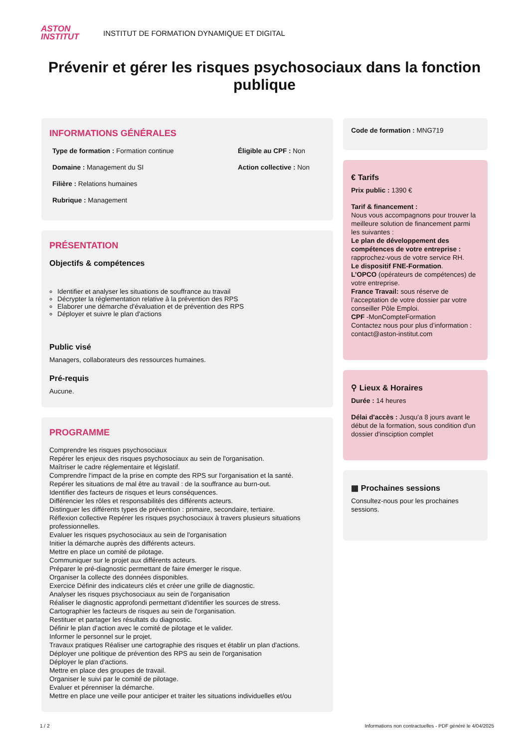ASTON
INSTITUT
INSTITUT DE FORMATION DYNAMIQUE ET DIGITAL
Prévenir et gérer les risques psychosociaux dans la fonction publique
INFORMATIONS GÉNÉRALES
Type de formation : Formation continue
Domaine : Management du SI
Filière : Relations humaines
Rubrique : Management
Éligible au CPF : Non
Action collective : Non
PRÉSENTATION
Objectifs & compétences
Identifier et analyser les situations de souffrance au travail
Décrypter la réglementation relative à la prévention des RPS
Elaborer une démarche d'évaluation et de prévention des RPS
Déployer et suivre le plan d'actions
Public visé
Managers, collaborateurs des ressources humaines.
Pré-requis
Aucune.
PROGRAMME
Comprendre les risques psychosociaux
Repérer les enjeux des risques psychosociaux au sein de l'organisation.
Maîtriser le cadre réglementaire et législatif.
Comprendre l'impact de la prise en compte des RPS sur l'organisation et la santé.
Repérer les situations de mal être au travail : de la souffrance au burn-out.
Identifier des facteurs de risques et leurs conséquences.
Différencier les rôles et responsabilités des différents acteurs.
Distinguer les différents types de prévention : primaire, secondaire, tertiaire.
Réflexion collective Repérer les risques psychosociaux à travers plusieurs situations professionnelles.
Evaluer les risques psychosociaux au sein de l'organisation
Initier la démarche auprès des différents acteurs.
Mettre en place un comité de pilotage.
Communiquer sur le projet aux différents acteurs.
Préparer le pré-diagnostic permettant de faire émerger le risque.
Organiser la collecte des données disponibles.
Exercice Définir des indicateurs clés et créer une grille de diagnostic.
Analyser les risques psychosociaux au sein de l'organisation
Réaliser le diagnostic approfondi permettant d'identifier les sources de stress.
Cartographier les facteurs de risques au sein de l'organisation.
Restituer et partager les résultats du diagnostic.
Définir le plan d'action avec le comité de pilotage et le valider.
Informer le personnel sur le projet.
Travaux pratiques Réaliser une cartographie des risques et établir un plan d'actions.
Déployer une politique de prévention des RPS au sein de l'organisation
Déployer le plan d'actions.
Mettre en place des groupes de travail.
Organiser le suivi par le comité de pilotage.
Evaluer et pérenniser la démarche.
Mettre en place une veille pour anticiper et traiter les situations individuelles et/ou
Code de formation : MNG719
€ Tarifs
Prix public : 1390 €
Tarif & financement :
Nous vous accompagnons pour trouver la meilleure solution de financement parmi les suivantes :
Le plan de développement des compétences de votre entreprise : rapprochez-vous de votre service RH.
Le dispositif FNE-Formation.
L’OPCO (opérateurs de compétences) de votre entreprise.
France Travail: sous réserve de l’acceptation de votre dossier par votre conseiller Pôle Emploi.
CPF -MonCompteFormation
Contactez nous pour plus d’information : contact@aston-institut.com
⚲ Lieux & Horaires
Durée : 14 heures
Délai d'accès : Jusqu'a 8 jours avant le début de la formation, sous condition d'un dossier d'insciption complet
▦ Prochaines sessions
Consultez-nous pour les prochaines sessions.
1 / 2 Informations non contractuelles - PDF généré le 4/04/2025